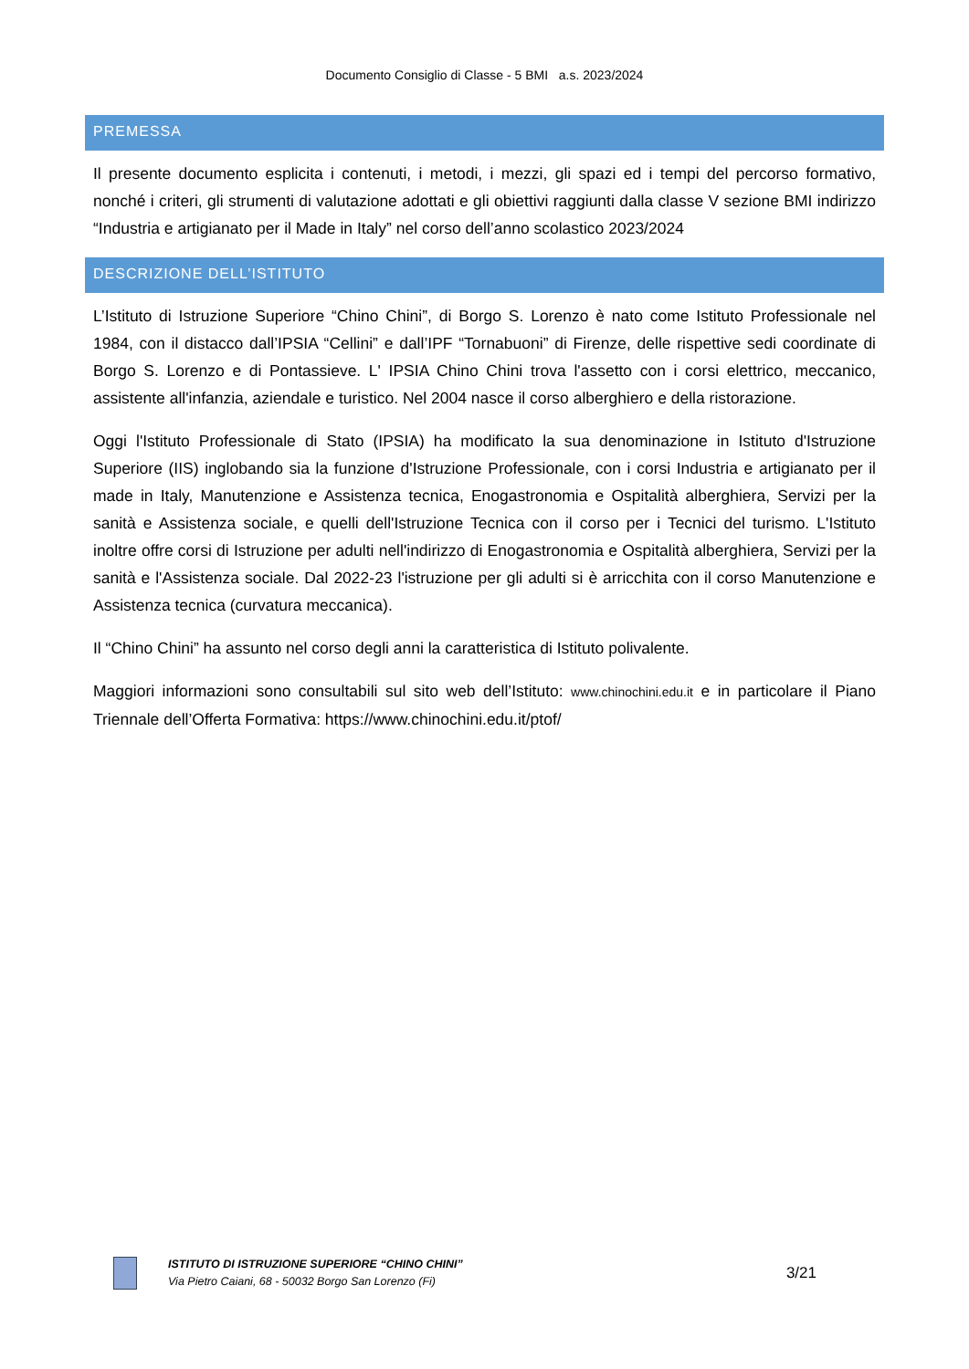Documento Consiglio di Classe - 5 BMI a.s. 2023/2024
PREMESSA
Il presente documento esplicita i contenuti, i metodi, i mezzi, gli spazi ed i tempi del percorso formativo, nonché i criteri, gli strumenti di valutazione adottati e gli obiettivi raggiunti dalla classe V sezione BMI indirizzo “Industria e artigianato per il Made in Italy” nel corso dell’anno scolastico 2023/2024
DESCRIZIONE DELL’ISTITUTO
L’Istituto di Istruzione Superiore “Chino Chini”, di Borgo S. Lorenzo è nato come Istituto Professionale nel 1984, con il distacco dall’IPSIA “Cellini” e dall’IPF “Tornabuoni” di Firenze, delle rispettive sedi coordinate di Borgo S. Lorenzo e di Pontassieve. L' IPSIA Chino Chini trova l'assetto con i corsi elettrico, meccanico, assistente all'infanzia, aziendale e turistico. Nel 2004 nasce il corso alberghiero e della ristorazione.
Oggi l'Istituto Professionale di Stato (IPSIA) ha modificato la sua denominazione in Istituto d'Istruzione Superiore (IIS) inglobando sia la funzione d'Istruzione Professionale, con i corsi Industria e artigianato per il made in Italy, Manutenzione e Assistenza tecnica, Enogastronomia e Ospitalità alberghiera, Servizi per la sanità e Assistenza sociale, e quelli dell'Istruzione Tecnica con il corso per i Tecnici del turismo. L'Istituto inoltre offre corsi di Istruzione per adulti nell'indirizzo di Enogastronomia e Ospitalità alberghiera, Servizi per la sanità e l'Assistenza sociale. Dal 2022-23 l'istruzione per gli adulti si è arricchita con il corso Manutenzione e Assistenza tecnica (curvatura meccanica).
Il “Chino Chini” ha assunto nel corso degli anni la caratteristica di Istituto polivalente.
Maggiori informazioni sono consultabili sul sito web dell’Istituto: www.chinochini.edu.it e in particolare il Piano Triennale dell’Offerta Formativa: https://www.chinochini.edu.it/ptof/
ISTITUTO DI ISTRUZIONE SUPERIORE “CHINO CHINI”
Via Pietro Caiani, 68 - 50032 Borgo San Lorenzo (Fi)
3/21